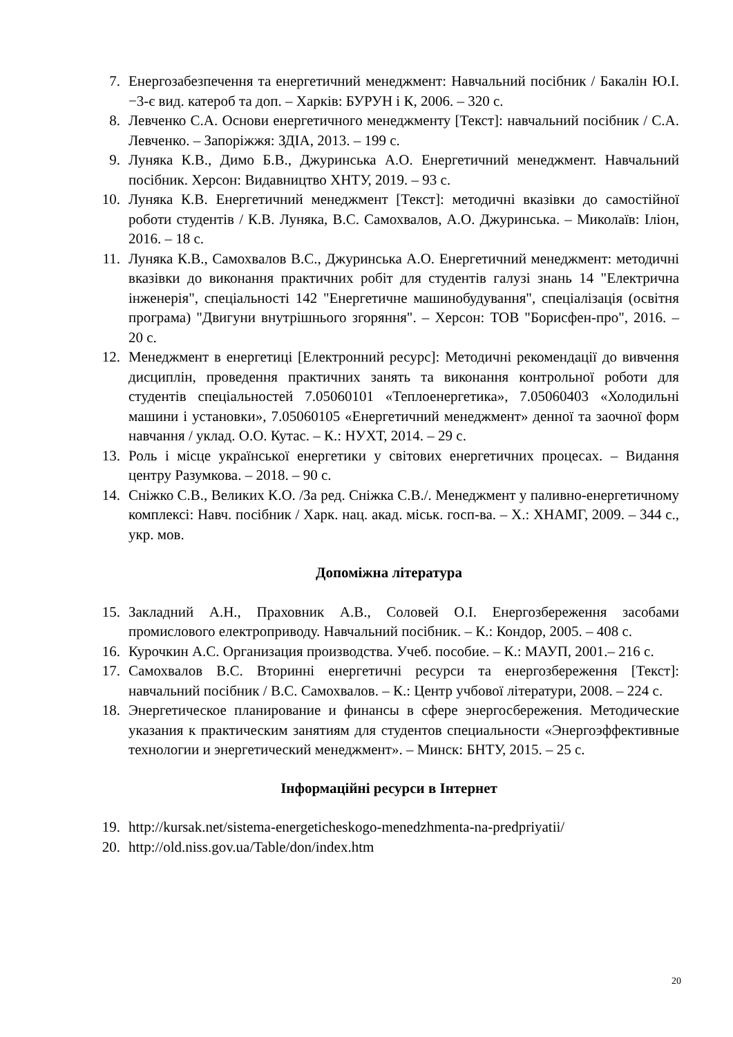7. Енергозабезпечення та енергетичний менеджмент: Навчальний посібник / Бакалін Ю.І. −3-є вид. катероб та доп. – Харків: БУРУН і К, 2006. – 320 с.
8. Левченко С.А. Основи енергетичного менеджменту [Текст]: навчальний посібник / С.А. Левченко. – Запоріжжя: ЗДІА, 2013. – 199 с.
9. Луняка К.В., Димо Б.В., Джуринська А.О. Енергетичний менеджмент. Навчальний посібник. Херсон: Видавництво ХНТУ, 2019. – 93 с.
10. Луняка К.В. Енергетичний менеджмент [Текст]: методичні вказівки до самостійної роботи студентів / К.В. Луняка, В.С. Самохвалов, А.О. Джуринська. – Миколаїв: Іліон, 2016. – 18 с.
11. Луняка К.В., Самохвалов В.С., Джуринська А.О. Енергетичний менеджмент: методичні вказівки до виконання практичних робіт для студентів галузі знань 14 "Електрична інженерія", спеціальності 142 "Енергетичне машинобудування", спеціалізація (освітня програма) "Двигуни внутрішнього згоряння". – Херсон: ТОВ "Борисфен-про", 2016. – 20 с.
12. Менеджмент в енергетиці [Електронний ресурс]: Методичні рекомендації до вивчення дисциплін, проведення практичних занять та виконання контрольної роботи для студентів спеціальностей 7.05060101 «Теплоенергетика», 7.05060403 «Холодильні машини і установки», 7.05060105 «Енергетичний менеджмент» денної та заочної форм навчання / уклад. О.О. Кутас. – К.: НУХТ, 2014. – 29 с.
13. Роль і місце української енергетики у світових енергетичних процесах. – Видання центру Разумкова. – 2018. – 90 с.
14. Сніжко С.В., Великих К.О. /За ред. Сніжка С.В./. Менеджмент у паливно-енергетичному комплексі: Навч. посібник / Харк. нац. акад. міськ. госп-ва. – Х.: ХНАМГ, 2009. – 344 с., укр. мов.
Допоміжна література
15. Закладний А.Н., Праховник А.В., Соловей О.І. Енергозбереження засобами промислового електроприводу. Навчальний посібник. – К.: Кондор, 2005. – 408 с.
16. Курочкин А.С. Организация производства. Учеб. пособие. – К.: МАУП, 2001.– 216 с.
17. Самохвалов В.С. Вторинні енергетичні ресурси та енергозбереження [Текст]: навчальний посібник / В.С. Самохвалов. – К.: Центр учбової літератури, 2008. – 224 с.
18. Энергетическое планирование и финансы в сфере энергосбережения. Методические указания к практическим занятиям для студентов специальности «Энергоэффективные технологии и энергетический менеджмент». – Минск: БНТУ, 2015. – 25 с.
Інформаційні ресурси в Інтернет
19. http://kursak.net/sistema-energeticheskogo-menedzhmenta-na-predpriyatii/
20. http://old.niss.gov.ua/Table/don/index.htm
20